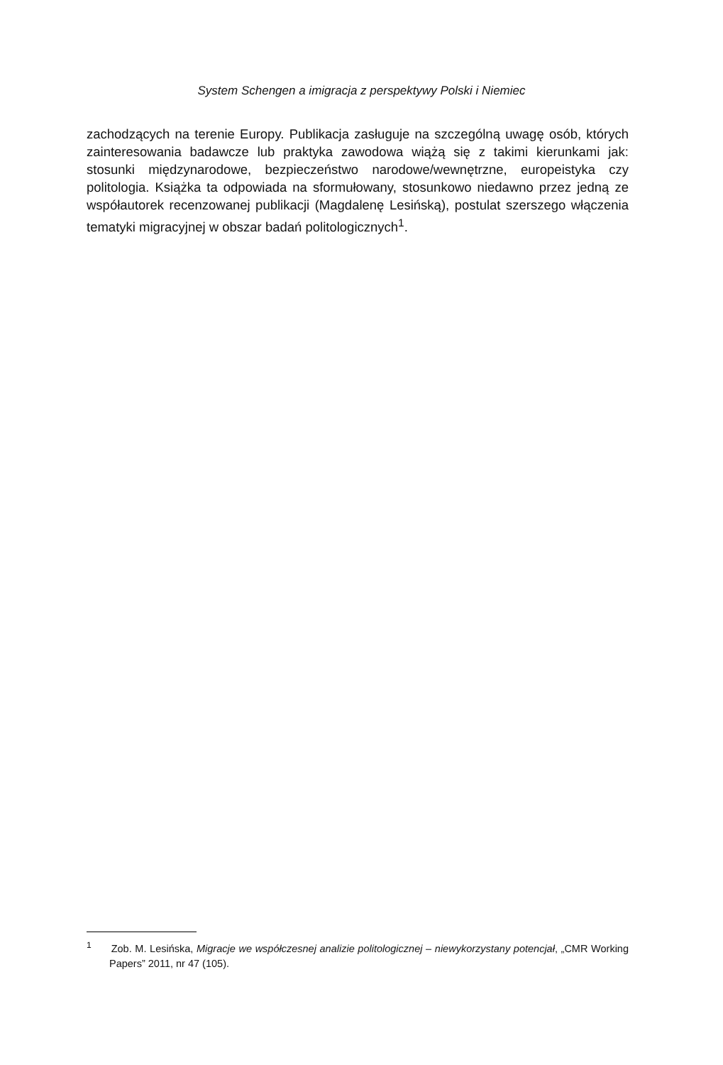System Schengen a imigracja z perspektywy Polski i Niemiec
zachodzących na terenie Europy. Publikacja zasługuje na szczególną uwagę osób, których zainteresowania badawcze lub praktyka zawodowa wiążą się z takimi kierunkami jak: stosunki międzynarodowe, bezpieczeństwo narodowe/wewnętrzne, europeistyka czy politologia. Książka ta odpowiada na sformułowany, stosunkowo niedawno przez jedną ze współautorek recenzowanej publikacji (Magdalenę Lesińską), postulat szerszego włączenia tematyki migracyjnej w obszar badań politologicznych<sup>1</sup>.
<sup>1</sup> Zob. M. Lesińska, Migracje we współczesnej analizie politologicznej – niewykorzystany potencjał, „CMR Working Papers” 2011, nr 47 (105).